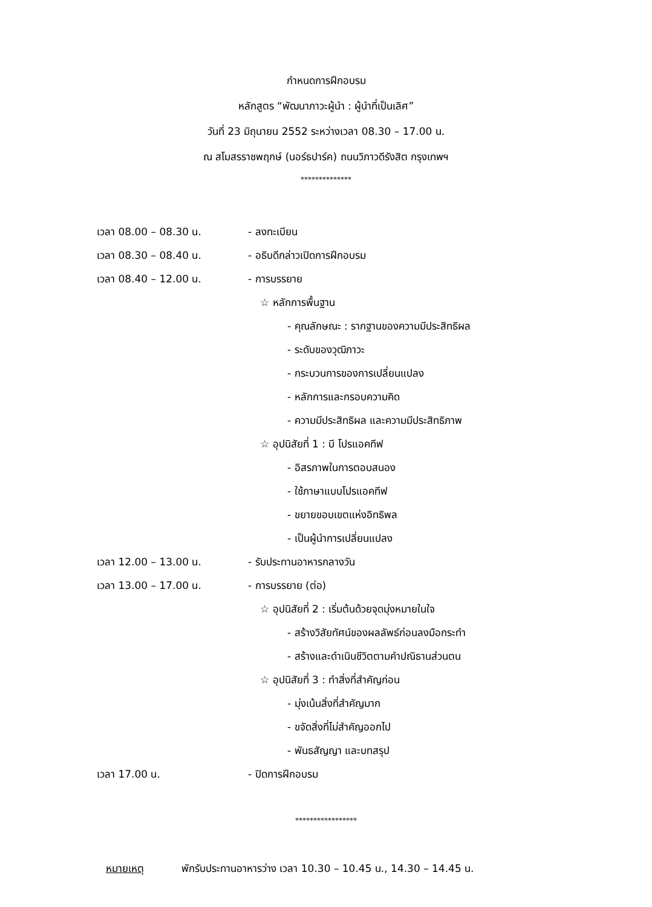กำหนดการฝึกอบรม
หลักสูตร “พัฒนาภาวะผู้นำ : ผู้นำที่เป็นเลิศ”
วันที่ 23 มิถุนายน 2552 ระหว่างเวลา 08.30 – 17.00 น.
ณ สโมสรราชพฤกษ์ (นอร์ธปาร์ค) ถนนวิภาวดีรังสิต กรุงเทพฯ
**************
เวลา 08.00 – 08.30 น. - ลงทะเบียน
เวลา 08.30 – 08.40 น. - อธิบดีกล่าวเปิดการฝึกอบรม
เวลา 08.40 – 12.00 น. - การบรรยาย
☆ หลักการพื้นฐาน
- คุณลักษณะ : รากฐานของความมีประสิทธิผล
- ระดับของวุฒิภาวะ
- กระบวนการของการเปลี่ยนแปลง
- หลักการและกรอบความคิด
- ความมีประสิทธิผล และความมีประสิทธิภาพ
☆ อุปนิสัยที่ 1 : บี โปรแอคทีฟ
- อิสรภาพในการตอบสนอง
- ใช้ภาษาแบบโปรแอคทีฟ
- ขยายขอบเขตแห่งอิทธิพล
- เป็นผู้นำการเปลี่ยนแปลง
เวลา 12.00 – 13.00 น. - รับประทานอาหารกลางวัน
เวลา 13.00 – 17.00 น. - การบรรยาย (ต่อ)
☆ อุปนิสัยที่ 2 : เริ่มต้นด้วยจุดมุ่งหมายในใจ
- สร้างวิสัยทัศน์ของผลลัพธ์ก่อนลงมือกระทำ
- สร้างและดำเนินชีวิตตามคำปณิธานส่วนตน
☆ อุปนิสัยที่ 3 : ทำสิ่งที่สำคัญก่อน
- มุ่งเน้นสิ่งที่สำคัญมาก
- ขจัดสิ่งที่ไม่สำคัญออกไป
- พันธสัญญา และบทสรุป
เวลา 17.00 น. - ปิดการฝึกอบรม
*****************
หมายเหตุ พักรับประทานอาหารว่าง เวลา 10.30 – 10.45 น., 14.30 – 14.45 น.